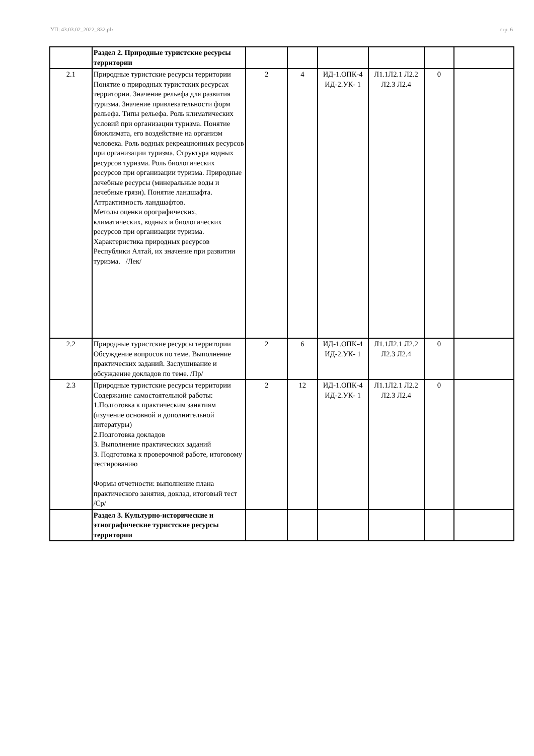УП: 43.03.02_2022_832.plx стр. 6
| | Раздел 2. Природные туристские ресурсы территории | | | | | | |
| 2.1 | Природные туристские ресурсы территории Понятие о природных туристских ресурсах территории. Значение рельефа для развития туризма. Значение привлекательности форм рельефа. Типы рельефа. Роль климатических условий при организации туризма. Понятие биоклимата, его воздействие на организм человека. Роль водных рекреационных ресурсов при организации туризма. Структура водных ресурсов туризма. Роль биологических ресурсов при организации туризма. Природные лечебные ресурсы (минеральные воды и лечебные грязи). Понятие ландшафта. Аттрактивность ландшафтов. Методы оценки орографических, климатических, водных и биологических ресурсов при организации туризма. Характеристика природных ресурсов Республики Алтай, их значение при развитии туризма. /Лек/ | 2 | 4 | ИД-1.ОПК-4 ИД-2.УК- 1 | Л1.1Л2.1 Л2.2 Л2.3 Л2.4 | 0 | |
| 2.2 | Природные туристские ресурсы территории Обсуждение вопросов по теме. Выполнение практических заданий. Заслушивание и обсуждение докладов по теме. /Пр/ | 2 | 6 | ИД-1.ОПК-4 ИД-2.УК- 1 | Л1.1Л2.1 Л2.2 Л2.3 Л2.4 | 0 | |
| 2.3 | Природные туристские ресурсы территории Содержание самостоятельной работы: 1.Подготовка к практическим занятиям (изучение основной и дополнительной литературы) 2.Подготовка докладов 3. Выполнение практических заданий 3. Подготовка к проверочной работе, итоговому тестированию Формы отчетности: выполнение плана практического занятия, доклад, итоговый тест /Ср/ | 2 | 12 | ИД-1.ОПК-4 ИД-2.УК- 1 | Л1.1Л2.1 Л2.2 Л2.3 Л2.4 | 0 | |
| | Раздел 3. Культурно-исторические и этнографические туристские ресурсы территории | | | | | | |